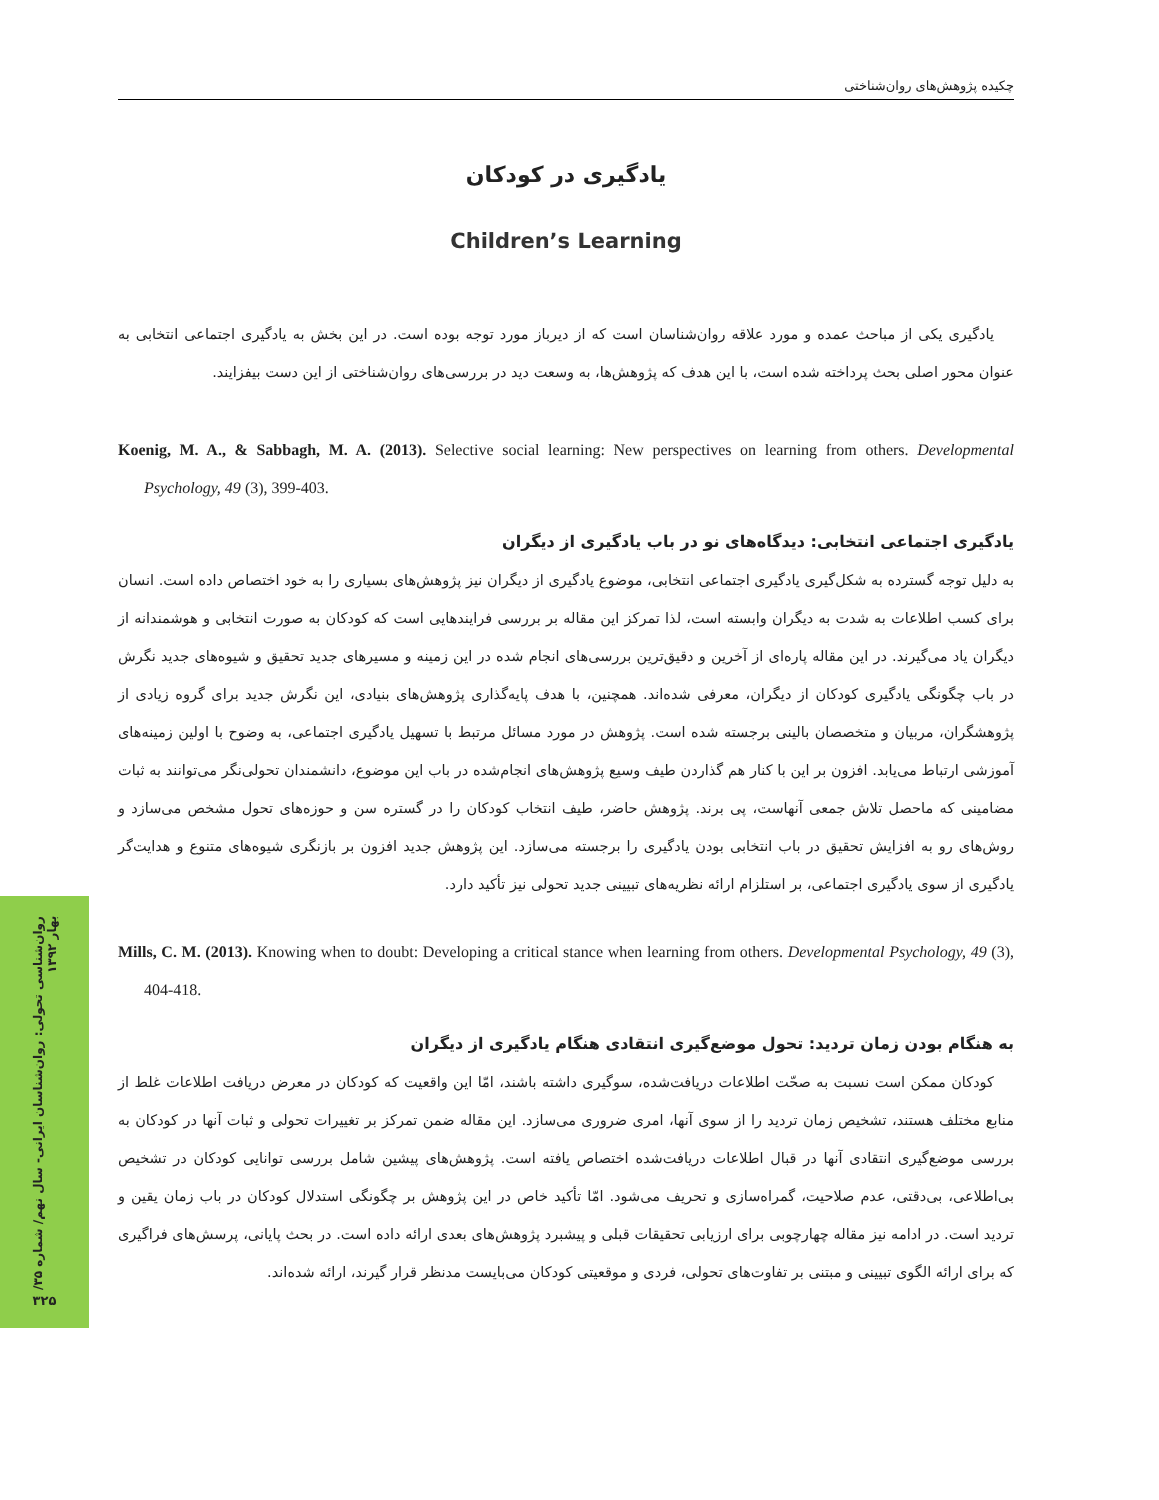چکیده پژوهش‌های روان‌شناختی
یادگیری در کودکان
Children’s Learning
یادگیری یکی از مباحث عمده و مورد علاقه روان‌شناسان است که از دیرباز مورد توجه بوده است. در این بخش به یادگیری اجتماعی انتخابی به عنوان محور اصلی بحث پرداخته شده است، با این هدف که پژوهش‌ها، به وسعت دید در بررسی‌های روان‌شناختی از این دست بیفزایند.
Koenig, M. A., & Sabbagh, M. A. (2013). Selective social learning: New perspectives on learning from others. Developmental Psychology, 49 (3), 399-403.
یادگیری اجتماعی انتخابی: دیدگاه‌های نو در باب یادگیری از دیگران
به دلیل توجه گسترده به شکل‌گیری یادگیری اجتماعی انتخابی، موضوع یادگیری از دیگران نیز پژوهش‌های بسیاری را به خود اختصاص داده است. انسان برای کسب اطلاعات به شدت به دیگران وابسته است، لذا تمرکز این مقاله بر بررسی فرایندهایی است که کودکان به صورت انتخابی و هوشمندانه از دیگران یاد می‌گیرند. در این مقاله پاره‌ای از آخرین و دقیق‌ترین بررسی‌های انجام شده در این زمینه و مسیرهای جدید تحقیق و شیوه‌های جدید نگرش در باب چگونگی یادگیری کودکان از دیگران، معرفی شده‌اند. همچنین، با هدف پایه‌گذاری پژوهش‌های بنیادی، این نگرش جدید برای گروه زیادی از پژوهشگران، مربیان و متخصصان بالینی برجسته شده است. پژوهش در مورد مسائل مرتبط با تسهیل یادگیری اجتماعی، به وضوح با اولین زمینه‌های آموزشی ارتباط می‌یابد. افزون بر این با کنار هم گذاردن طیف وسیع پژوهش‌های انجام‌شده در باب این موضوع، دانشمندان تحولی‌نگر می‌توانند به ثبات مضامینی که ماحصل تلاش جمعی آنهاست، پی برند. پژوهش حاضر، طیف انتخاب کودکان را در گستره سن و حوزه‌های تحول مشخص می‌سازد و روش‌های رو به افزایش تحقیق در باب انتخابی بودن یادگیری را برجسته می‌سازد. این پژوهش جدید افزون بر بازنگری شیوه‌های متنوع و هدایت‌گر یادگیری از سوی یادگیری اجتماعی، بر استلزام ارائه نظریه‌های تبیینی جدید تحولی نیز تأکید دارد.
Mills, C. M. (2013). Knowing when to doubt: Developing a critical stance when learning from others. Developmental Psychology, 49 (3), 404-418.
به هنگام بودن زمان تردید: تحول موضع‌گیری انتقادی هنگام یادگیری از دیگران
کودکان ممکن است نسبت به صحّت اطلاعات دریافت‌شده، سوگیری داشته باشند، امّا این واقعیت که کودکان در معرض دریافت اطلاعات غلط از منابع مختلف هستند، تشخیص زمان تردید را از سوی آنها، امری ضروری می‌سازد. این مقاله ضمن تمرکز بر تغییرات تحولی و ثبات آنها در کودکان به بررسی موضع‌گیری انتقادی آنها در قبال اطلاعات دریافت‌شده اختصاص یافته است. پژوهش‌های پیشین شامل بررسی توانایی کودکان در تشخیص بی‌اطلاعی، بی‌دقتی، عدم صلاحیت، گمراه‌سازی و تحریف می‌شود. امّا تأکید خاص در این پژوهش بر چگونگی استدلال کودکان در باب زمان یقین و تردید است. در ادامه نیز مقاله چهارچوبی برای ارزیابی تحقیقات قبلی و پیشبرد پژوهش‌های بعدی ارائه داده است. در بحث پایانی، پرسش‌های فراگیری که برای ارائه الگوی تبیینی و مبتنی بر تفاوت‌های تحولی، فردی و موقعیتی کودکان می‌بایست مدنظر قرار گیرند، ارائه شده‌اند.
روان‌شناسی تحولی: روان‌شناسان ایرانی- سال نهم/ شماره ۳۵/ بهار ۱۳۹۲
۳۲۵